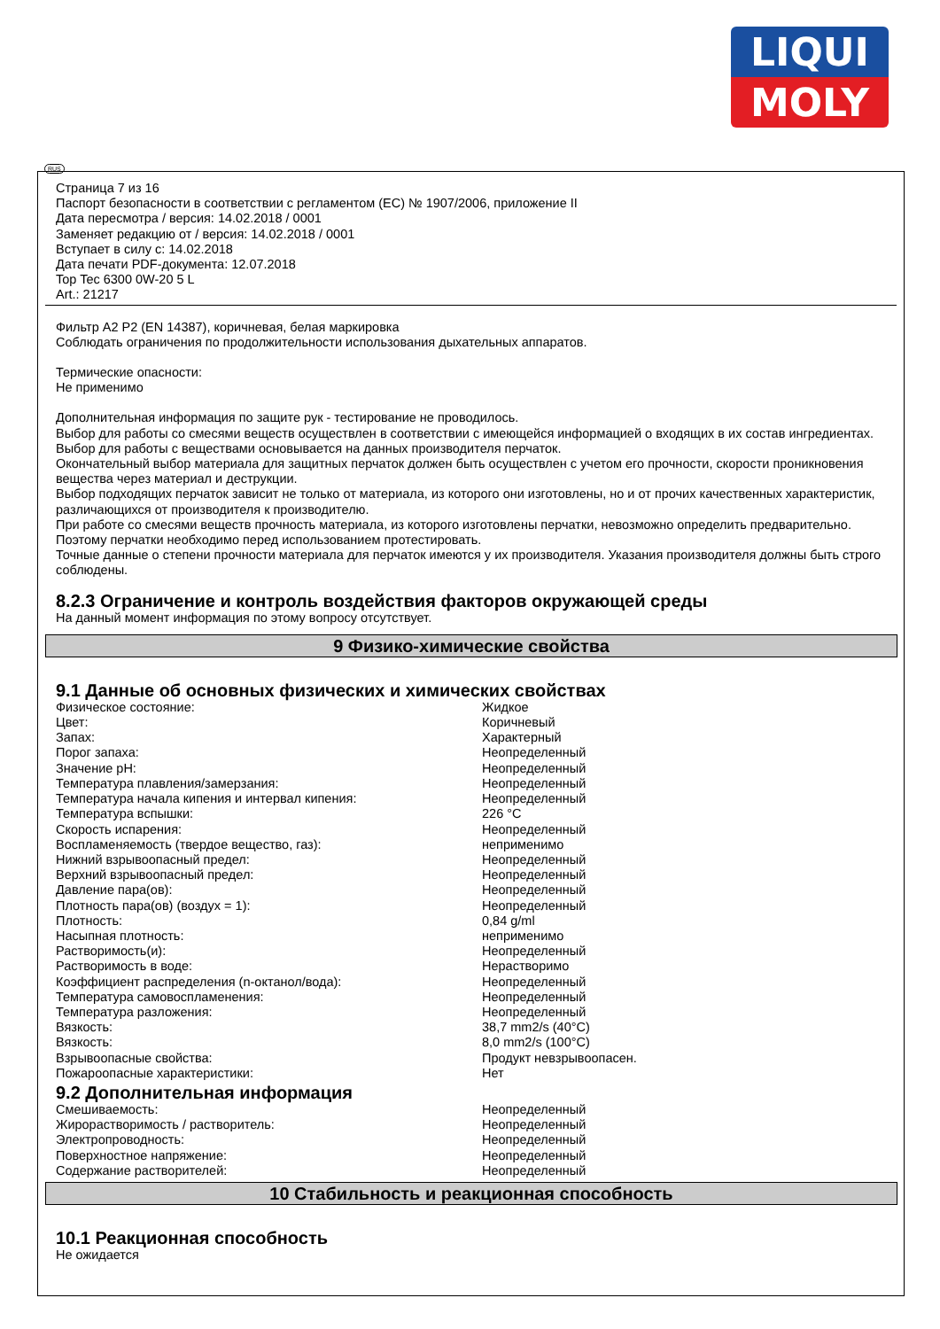LIQUI
MOLY
RUS
Страница 7 из 16
Паспорт безопасности в соответствии с регламентом (ЕС) № 1907/2006, приложение II
Дата пересмотра / версия: 14.02.2018 / 0001
Заменяет редакцию от / версия: 14.02.2018 / 0001
Вступает в силу с: 14.02.2018
Дата печати PDF-документа: 12.07.2018
Top Tec 6300 0W-20 5 L
Art.: 21217
Фильтр A2 P2 (EN 14387), коричневая, белая маркировка
Соблюдать ограничения по продолжительности использования дыхательных аппаратов.
Термические опасности:
Не применимо
Дополнительная информация по защите рук - тестирование не проводилось.
Выбор для работы со смесями веществ осуществлен в соответствии с имеющейся информацией о входящих в их состав ингредиентах.
Выбор для работы с веществами основывается на данных производителя перчаток.
Окончательный выбор материала для защитных перчаток должен быть осуществлен с учетом его прочности, скорости проникновения вещества через материал и деструкции.
Выбор подходящих перчаток зависит не только от материала, из которого они изготовлены, но и от прочих качественных характеристик, различающихся от производителя к производителю.
При работе со смесями веществ прочность материала, из которого изготовлены перчатки, невозможно определить предварительно. Поэтому перчатки необходимо перед использованием протестировать.
Точные данные о степени прочности материала для перчаток имеются у их производителя. Указания производителя должны быть строго соблюдены.
8.2.3 Ограничение и контроль воздействия факторов окружающей среды
На данный момент информация по этому вопросу отсутствует.
9 Физико-химические свойства
9.1 Данные об основных физических и химических свойствах
| Физическое состояние: | Жидкое |
| Цвет: | Коричневый |
| Запах: | Характерный |
| Порог запаха: | Неопределенный |
| Значение pH: | Неопределенный |
| Температура плавления/замерзания: | Неопределенный |
| Температура начала кипения и интервал кипения: | Неопределенный |
| Температура вспышки: | 226 °C |
| Скорость испарения: | Неопределенный |
| Воспламеняемость (твердое вещество, газ): | неприменимо |
| Нижний взрывоопасный предел: | Неопределенный |
| Верхний взрывоопасный предел: | Неопределенный |
| Давление пара(ов): | Неопределенный |
| Плотность пара(ов) (воздух = 1): | Неопределенный |
| Плотность: | 0,84 g/ml |
| Насыпная плотность: | неприменимо |
| Растворимость(и): | Неопределенный |
| Растворимость в воде: | Нерастворимо |
| Коэффициент распределения (n-октанол/вода): | Неопределенный |
| Температура самовоспламенения: | Неопределенный |
| Температура разложения: | Неопределенный |
| Вязкость: | 38,7 mm2/s (40°C) |
| Вязкость: | 8,0 mm2/s (100°C) |
| Взрывоопасные свойства: | Продукт невзрывоопасен. |
| Пожароопасные характеристики: | Нет |
9.2 Дополнительная информация
| Смешиваемость: | Неопределенный |
| Жирорастворимость / растворитель: | Неопределенный |
| Электропроводность: | Неопределенный |
| Поверхностное напряжение: | Неопределенный |
| Содержание растворителей: | Неопределенный |
10 Стабильность и реакционная способность
10.1 Реакционная способность
Не ожидается